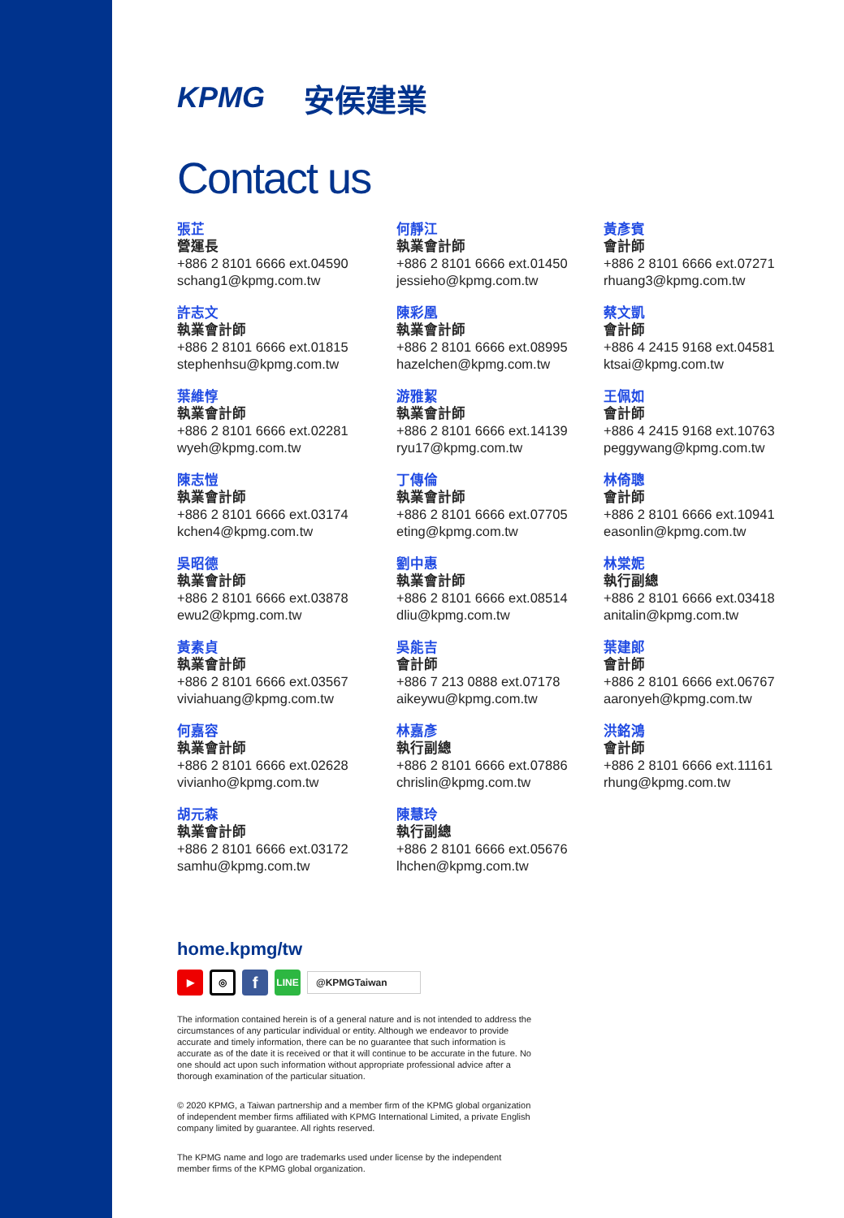KPMG 安侯建業
Contact us
張芷
營運長
+886 2 8101 6666 ext.04590
schang1@kpmg.com.tw
許志文
執業會計師
+886 2 8101 6666 ext.01815
stephenhsu@kpmg.com.tw
葉維惇
執業會計師
+886 2 8101 6666 ext.02281
wyeh@kpmg.com.tw
陳志愷
執業會計師
+886 2 8101 6666 ext.03174
kchen4@kpmg.com.tw
吳昭德
執業會計師
+886 2 8101 6666 ext.03878
ewu2@kpmg.com.tw
黃素貞
執業會計師
+886 2 8101 6666 ext.03567
viviahuang@kpmg.com.tw
何嘉容
執業會計師
+886 2 8101 6666 ext.02628
vivianho@kpmg.com.tw
胡元森
執業會計師
+886 2 8101 6666 ext.03172
samhu@kpmg.com.tw
何靜江
執業會計師
+886 2 8101 6666 ext.01450
jessieho@kpmg.com.tw
陳彩凰
執業會計師
+886 2 8101 6666 ext.08995
hazelchen@kpmg.com.tw
游雅絜
執業會計師
+886 2 8101 6666 ext.14139
ryu17@kpmg.com.tw
丁傳倫
執業會計師
+886 2 8101 6666 ext.07705
eting@kpmg.com.tw
劉中惠
執業會計師
+886 2 8101 6666 ext.08514
dliu@kpmg.com.tw
吳能吉
會計師
+886 7 213 0888 ext.07178
aikeywu@kpmg.com.tw
林嘉彥
執行副總
+886 2 8101 6666 ext.07886
chrislin@kpmg.com.tw
陳慧玲
執行副總
+886 2 8101 6666 ext.05676
lhchen@kpmg.com.tw
黃彥賓
會計師
+886 2 8101 6666 ext.07271
rhuang3@kpmg.com.tw
蔡文凱
會計師
+886 4 2415 9168 ext.04581
ktsai@kpmg.com.tw
王佩如
會計師
+886 4 2415 9168 ext.10763
peggywang@kpmg.com.tw
林倚聰
會計師
+886 2 8101 6666 ext.10941
easonlin@kpmg.com.tw
林棠妮
執行副總
+886 2 8101 6666 ext.03418
anitalin@kpmg.com.tw
葉建郎
會計師
+886 2 8101 6666 ext.06767
aaronyeh@kpmg.com.tw
洪銘鴻
會計師
+886 2 8101 6666 ext.11161
rhung@kpmg.com.tw
home.kpmg/tw
▶
◎
f
LINE
@KPMGTaiwan
The information contained herein is of a general nature and is not intended to address the circumstances of any particular individual or entity. Although we endeavor to provide accurate and timely information, there can be no guarantee that such information is accurate as of the date it is received or that it will continue to be accurate in the future. No one should act upon such information without appropriate professional advice after a thorough examination of the particular situation.
© 2020 KPMG, a Taiwan partnership and a member firm of the KPMG global organization of independent member firms affiliated with KPMG International Limited, a private English company limited by guarantee. All rights reserved.
The KPMG name and logo are trademarks used under license by the independent member firms of the KPMG global organization.